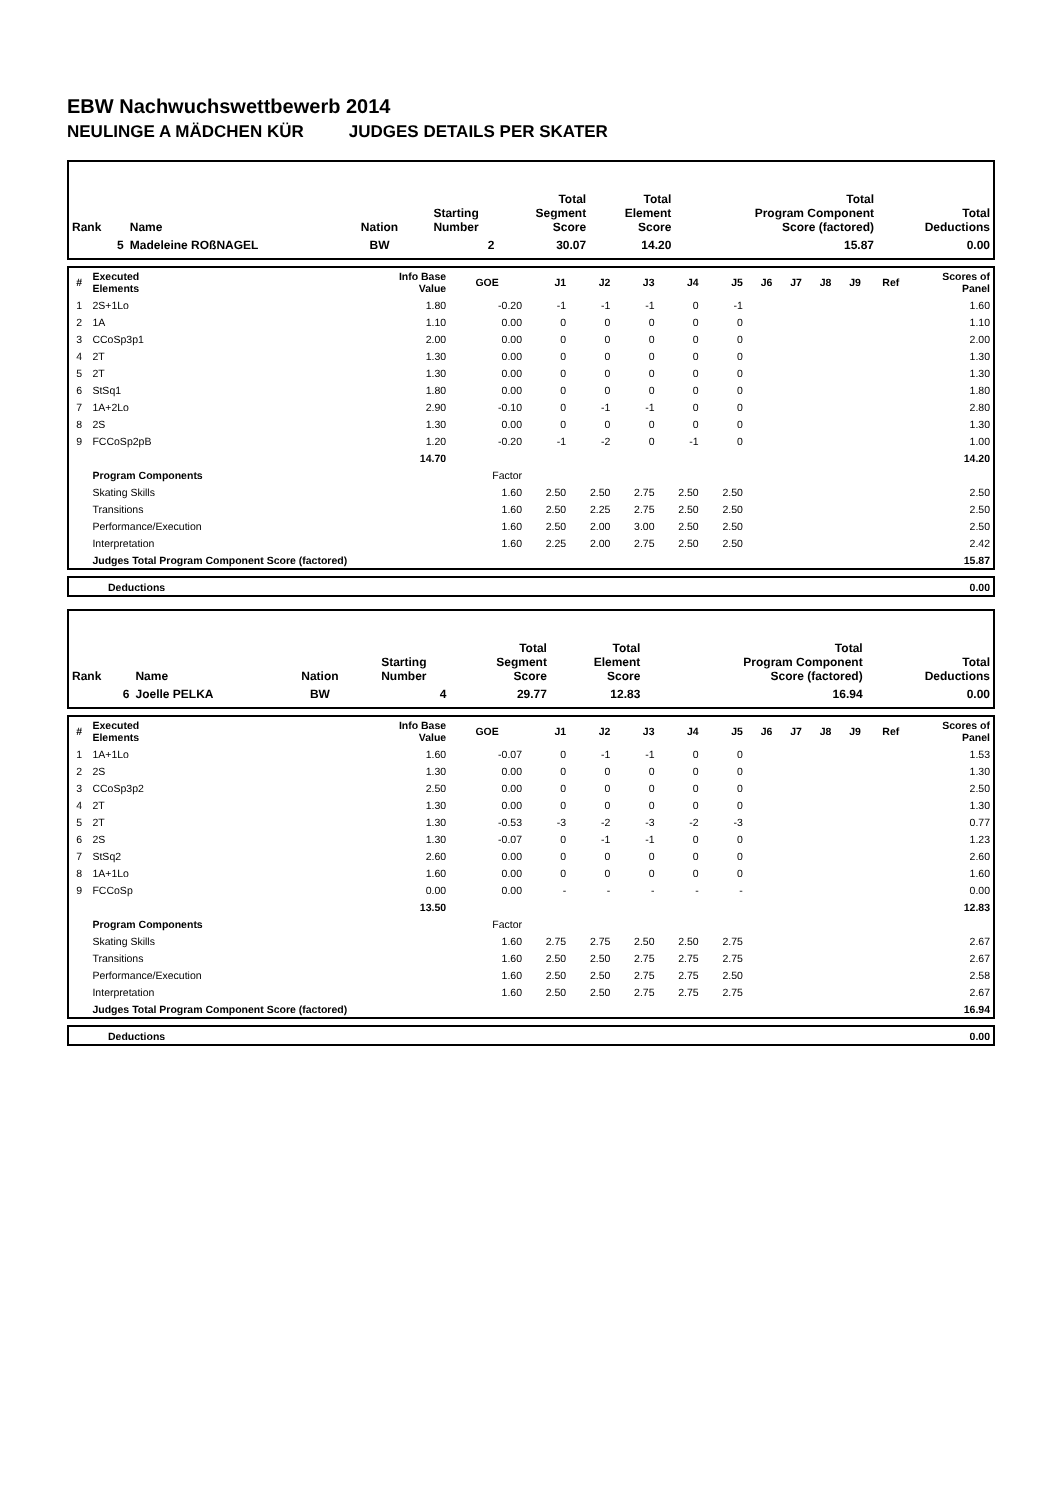EBW Nachwuchswettbewerb 2014
NEULINGE A MÄDCHEN KÜR JUDGES DETAILS PER SKATER
| Rank | Name | Nation | Starting Number | Total Segment Score | Total Element Score | Total Program Component Score (factored) | Total Deductions |
| --- | --- | --- | --- | --- | --- | --- | --- |
| 5 | Madeleine ROßNAGEL | BW | 2 | 30.07 | 14.20 | 15.87 | 0.00 |
| # | Executed Elements | Info Base Value | GOE | J1 | J2 | J3 | J4 | J5 | J6 | J7 | J8 | J9 | Ref | Scores of Panel |
| --- | --- | --- | --- | --- | --- | --- | --- | --- | --- | --- | --- | --- | --- | --- |
| 1 | 2S+1Lo | 1.80 | -0.20 | -1 | -1 | -1 | 0 | -1 | | | | | | 1.60 |
| 2 | 1A | 1.10 | 0.00 | 0 | 0 | 0 | 0 | 0 | | | | | | 1.10 |
| 3 | CCoSp3p1 | 2.00 | 0.00 | 0 | 0 | 0 | 0 | 0 | | | | | | 2.00 |
| 4 | 2T | 1.30 | 0.00 | 0 | 0 | 0 | 0 | 0 | | | | | | 1.30 |
| 5 | 2T | 1.30 | 0.00 | 0 | 0 | 0 | 0 | 0 | | | | | | 1.30 |
| 6 | StSq1 | 1.80 | 0.00 | 0 | 0 | 0 | 0 | 0 | | | | | | 1.80 |
| 7 | 1A+2Lo | 2.90 | -0.10 | 0 | -1 | -1 | 0 | 0 | | | | | | 2.80 |
| 8 | 2S | 1.30 | 0.00 | 0 | 0 | 0 | 0 | 0 | | | | | | 1.30 |
| 9 | FCCoSp2pB | 1.20 | -0.20 | -1 | -2 | 0 | -1 | 0 | | | | | | 1.00 |
| | | 14.70 | | | | | | | | | | | | 14.20 |
| | Program Components | | Factor | | | | | | | | | | | |
| | Skating Skills | | 1.60 | 2.50 | 2.50 | 2.75 | 2.50 | 2.50 | | | | | | 2.50 |
| | Transitions | | 1.60 | 2.50 | 2.25 | 2.75 | 2.50 | 2.50 | | | | | | 2.50 |
| | Performance/Execution | | 1.60 | 2.50 | 2.00 | 3.00 | 2.50 | 2.50 | | | | | | 2.50 |
| | Interpretation | | 1.60 | 2.25 | 2.00 | 2.75 | 2.50 | 2.50 | | | | | | 2.42 |
| | Judges Total Program Component Score (factored) | | | | | | | | | | | | | 15.87 |
| | Deductions | 0.00 |
| Rank | Name | Nation | Starting Number | Total Segment Score | Total Element Score | Total Program Component Score (factored) | Total Deductions |
| --- | --- | --- | --- | --- | --- | --- | --- |
| 6 | Joelle PELKA | BW | 4 | 29.77 | 12.83 | 16.94 | 0.00 |
| # | Executed Elements | Info Base Value | GOE | J1 | J2 | J3 | J4 | J5 | J6 | J7 | J8 | J9 | Ref | Scores of Panel |
| --- | --- | --- | --- | --- | --- | --- | --- | --- | --- | --- | --- | --- | --- | --- |
| 1 | 1A+1Lo | 1.60 | -0.07 | 0 | -1 | -1 | 0 | 0 | | | | | | 1.53 |
| 2 | 2S | 1.30 | 0.00 | 0 | 0 | 0 | 0 | 0 | | | | | | 1.30 |
| 3 | CCoSp3p2 | 2.50 | 0.00 | 0 | 0 | 0 | 0 | 0 | | | | | | 2.50 |
| 4 | 2T | 1.30 | 0.00 | 0 | 0 | 0 | 0 | 0 | | | | | | 1.30 |
| 5 | 2T | 1.30 | -0.53 | -3 | -2 | -3 | -2 | -3 | | | | | | 0.77 |
| 6 | 2S | 1.30 | -0.07 | 0 | -1 | -1 | 0 | 0 | | | | | | 1.23 |
| 7 | StSq2 | 2.60 | 0.00 | 0 | 0 | 0 | 0 | 0 | | | | | | 2.60 |
| 8 | 1A+1Lo | 1.60 | 0.00 | 0 | 0 | 0 | 0 | 0 | | | | | | 1.60 |
| 9 | FCCoSp | 0.00 | 0.00 | - | - | - | - | - | | | | | | 0.00 |
| | | 13.50 | | | | | | | | | | | | 12.83 |
| | Program Components | | Factor | | | | | | | | | | | |
| | Skating Skills | | 1.60 | 2.75 | 2.75 | 2.50 | 2.50 | 2.75 | | | | | | 2.67 |
| | Transitions | | 1.60 | 2.50 | 2.50 | 2.75 | 2.75 | 2.75 | | | | | | 2.67 |
| | Performance/Execution | | 1.60 | 2.50 | 2.50 | 2.75 | 2.75 | 2.50 | | | | | | 2.58 |
| | Interpretation | | 1.60 | 2.50 | 2.50 | 2.75 | 2.75 | 2.75 | | | | | | 2.67 |
| | Judges Total Program Component Score (factored) | | | | | | | | | | | | | 16.94 |
| | Deductions | 0.00 |